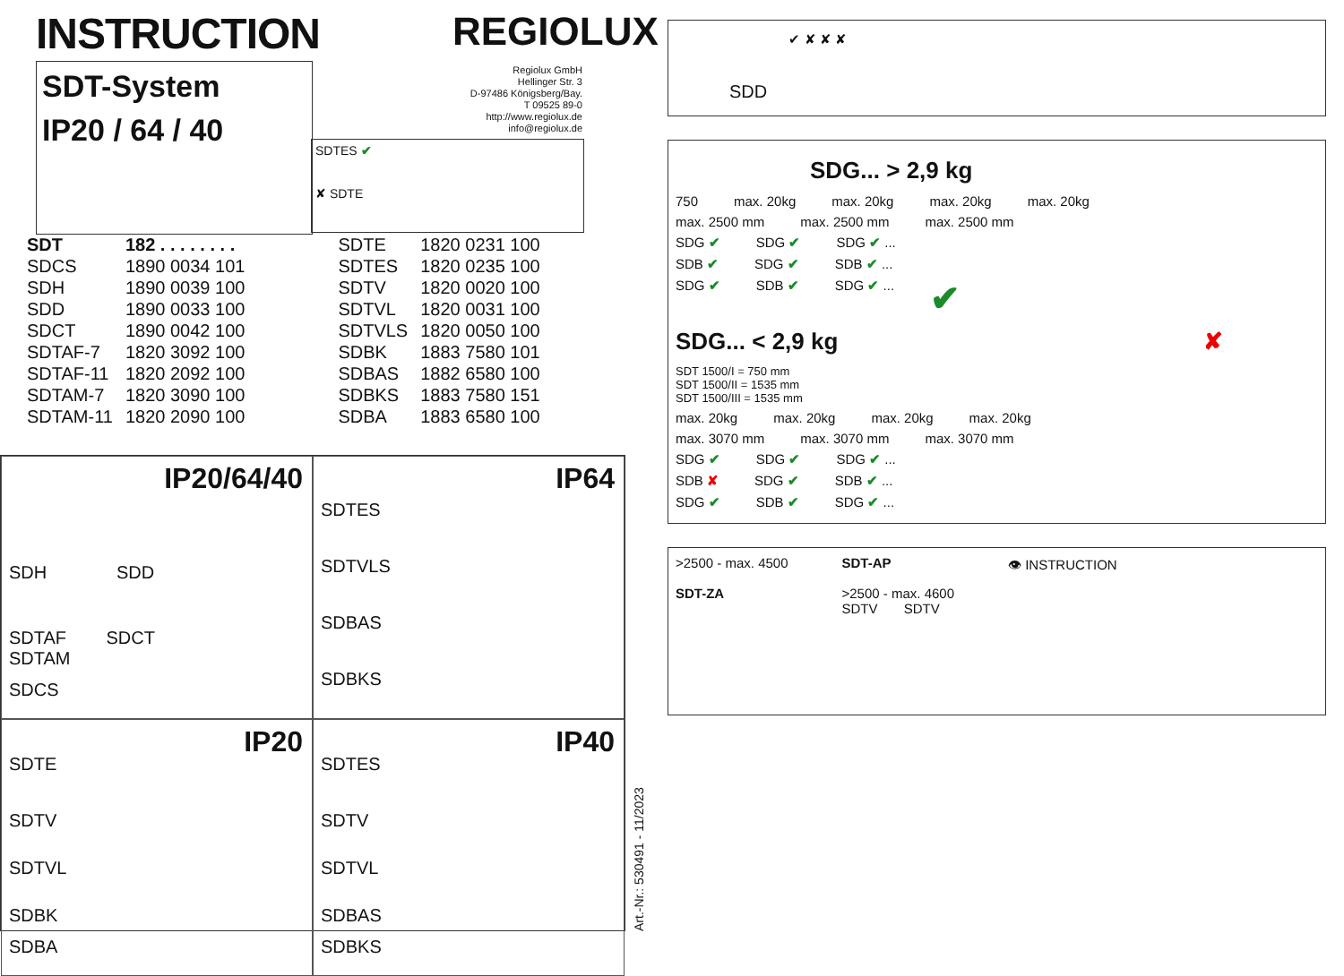INSTRUCTION
SDT-System
IP20 / 64 / 40
REGIOLUX
Regiolux GmbH
Hellinger Str. 3
D-97486 Königsberg/Bay.
T 09525 89-0
http://www.regiolux.de
info@regiolux.de
SDTES ✔
✘ SDTE
| SDT | 182 . . . . . . . . | SDTE | 1820 0231 100 |
| SDCS | 1890 0034 101 | SDTES | 1820 0235 100 |
| SDH | 1890 0039 100 | SDTV | 1820 0020 100 |
| SDD | 1890 0033 100 | SDTVL | 1820 0031 100 |
| SDCT | 1890 0042 100 | SDTVLS | 1820 0050 100 |
| SDTAF-7 | 1820 3092 100 | SDBK | 1883 7580 101 |
| SDTAF-11 | 1820 2092 100 | SDBAS | 1882 6580 100 |
| SDTAM-7 | 1820 3090 100 | SDBKS | 1883 7580 151 |
| SDTAM-11 | 1820 2090 100 | SDBA | 1883 6580 100 |
IP20/64/40
SDH SDD
SDTAF SDCT
SDTAM
SDCS
IP64
SDTES
SDTVLS
SDBAS
SDBKS
IP20
SDTE
SDTV
SDTVL
SDBK
SDBA
IP40
SDTES
SDTV
SDTVL
SDBAS
SDBKS
Art.-Nr.: 530491 - 11/2023
SDD ✔ ✘ ✘ ✘
SDG... > 2,9 kg
750 max. 20kg max. 20kg max. 20kg max. 20kg
max. 2500 mm max. 2500 mm max. 2500 mm
SDG ✔ SDG ✔ SDG ✔ ...
SDB ✔ SDG ✔ SDB ✔ ...
SDG ✔ SDB ✔ SDG ✔ ... ✔
SDG... < 2,9 kg ✘
SDT 1500/I = 750 mm
SDT 1500/II = 1535 mm
SDT 1500/III = 1535 mm
max. 20kg max. 20kg max. 20kg max. 20kg
max. 3070 mm max. 3070 mm max. 3070 mm
SDG ✔ SDG ✔ SDG ✔ ...
SDB ✘ SDG ✔ SDB ✔ ...
SDG ✔ SDB ✔ SDG ✔ ...
>2500 - max. 4500
SDT-ZA
SDT-AP
>2500 - max. 4600
SDTV SDTV
👁 INSTRUCTION